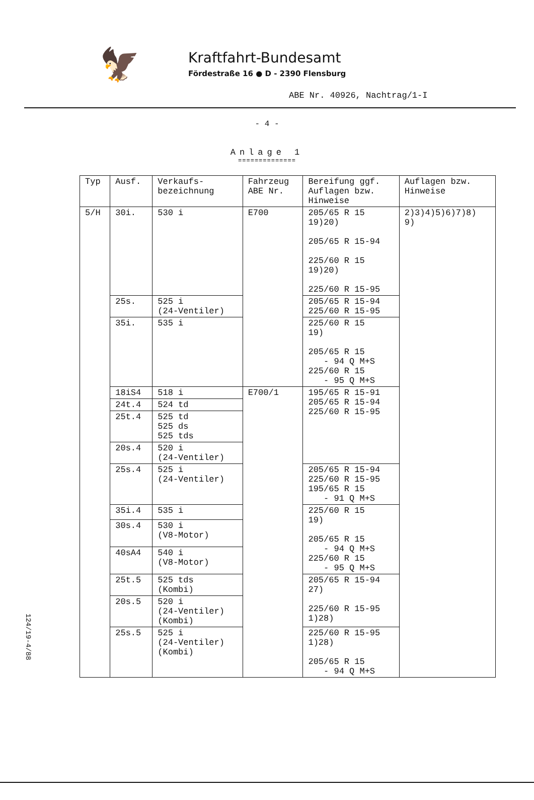🦅
Kraftfahrt-Bundesamt
Fördestraße 16 ● D - 2390 Flensburg
ABE Nr. 40926, Nachtrag/1-I
- 4 -
Anlage 1
==============
| Typ | Ausf. | Verkaufs- bezeichnung | Fahrzeug ABE Nr. | Bereifung ggf. Auflagen bzw. Hinweise | Auflagen bzw. Hinweise |
| --- | --- | --- | --- | --- | --- |
| 5/H | 30i. | 530 i | E700 | 205/65 R 15 19)20) 205/65 R 15-94 225/60 R 15 19)20) 225/60 R 15-95 | 2)3)4)5)6)7)8) 9) |
| | 25s. | 525 i (24-Ventiler) | | 205/65 R 15-94 225/60 R 15-95 | |
| | 35i. | 535 i | | 225/60 R 15 19) 205/65 R 15 - 94 Q M+S 225/60 R 15 - 95 Q M+S | |
| | 18iS4 | 518 i | E700/1 | 195/65 R 15-91 205/65 R 15-94 225/60 R 15-95 | |
| | 24t.4 | 524 td | | | |
| | 25t.4 | 525 td 525 ds 525 tds | | | |
| | 20s.4 | 520 i (24-Ventiler) | | | |
| | 25s.4 | 525 i (24-Ventiler) | | 205/65 R 15-94 225/60 R 15-95 195/65 R 15 - 91 Q M+S | |
| | 35i.4 | 535 i | | 225/60 R 15 19) 205/65 R 15 - 94 Q M+S 225/60 R 15 - 95 Q M+S | |
| | 30s.4 | 530 i (V8-Motor) | | | |
| | 40sA4 | 540 i (V8-Motor) | | | |
| | 25t.5 | 525 tds (Kombi) | | 205/65 R 15-94 27) 225/60 R 15-95 1)28) | |
| | 20s.5 | 520 i (24-Ventiler) (Kombi) | | | |
| | 25s.5 | 525 i (24-Ventiler) (Kombi) | | 225/60 R 15-95 1)28) 205/65 R 15 - 94 Q M+S | |
124/19-4/88